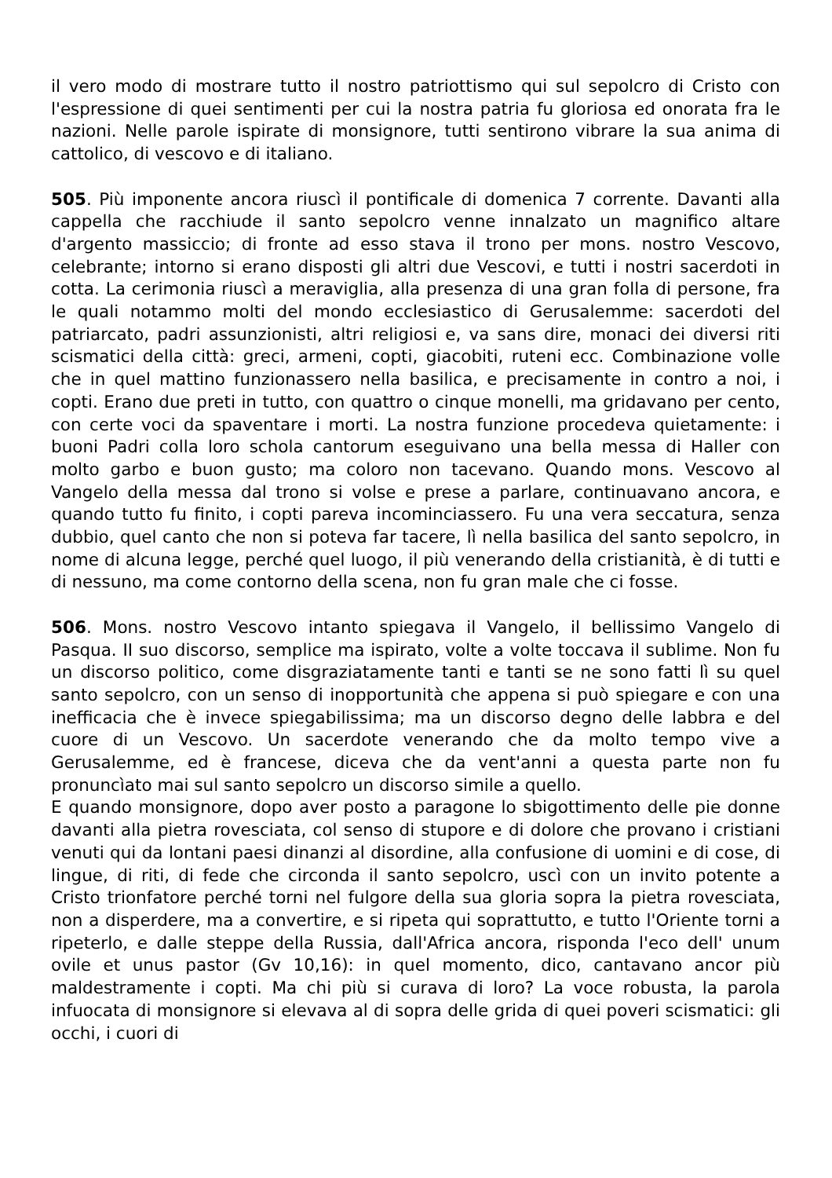il vero modo di mostrare tutto il nostro patriottismo qui sul sepolcro di Cristo con l'espressione di quei sentimenti per cui la nostra patria fu gloriosa ed onorata fra le nazioni. Nelle parole ispirate di monsignore, tutti sentirono vibrare la sua anima di cattolico, di vescovo e di italiano.
505. Più imponente ancora riuscì il pontificale di domenica 7 corrente. Davanti alla cappella che racchiude il santo sepolcro venne innalzato un magnifico altare d'argento massiccio; di fronte ad esso stava il trono per mons. nostro Vescovo, celebrante; intorno si erano disposti gli altri due Vescovi, e tutti i nostri sacerdoti in cotta. La cerimonia riuscì a meraviglia, alla presenza di una gran folla di persone, fra le quali notammo molti del mondo ecclesiastico di Gerusalemme: sacerdoti del patriarcato, padri assunzionisti, altri religiosi e, va sans dire, monaci dei diversi riti scismatici della città: greci, armeni, copti, giacobiti, ruteni ecc. Combinazione volle che in quel mattino funzionassero nella basilica, e precisamente in contro a noi, i copti. Erano due preti in tutto, con quattro o cinque monelli, ma gridavano per cento, con certe voci da spaventare i morti. La nostra funzione procedeva quietamente: i buoni Padri colla loro schola cantorum eseguivano una bella messa di Haller con molto garbo e buon gusto; ma coloro non tacevano. Quando mons. Vescovo al Vangelo della messa dal trono si volse e prese a parlare, continuavano ancora, e quando tutto fu finito, i copti pareva incominciassero. Fu una vera seccatura, senza dubbio, quel canto che non si poteva far tacere, lì nella basilica del santo sepolcro, in nome di alcuna legge, perché quel luogo, il più venerando della cristianità, è di tutti e di nessuno, ma come contorno della scena, non fu gran male che ci fosse.
506. Mons. nostro Vescovo intanto spiegava il Vangelo, il bellissimo Vangelo di Pasqua. II suo discorso, semplice ma ispirato, volte a volte toccava il sublime. Non fu un discorso politico, come disgraziatamente tanti e tanti se ne sono fatti lì su quel santo sepolcro, con un senso di inopportunità che appena si può spiegare e con una inefficacia che è invece spiegabilissima; ma un discorso degno delle labbra e del cuore di un Vescovo. Un sacerdote venerando che da molto tempo vive a Gerusalemme, ed è francese, diceva che da vent'anni a questa parte non fu pronuncìato mai sul santo sepolcro un discorso simile a quello.
E quando monsignore, dopo aver posto a paragone lo sbigottimento delle pie donne davanti alla pietra rovesciata, col senso di stupore e di dolore che provano i cristiani venuti qui da lontani paesi dinanzi al disordine, alla confusione di uomini e di cose, di lingue, di riti, di fede che circonda il santo sepolcro, uscì con un invito potente a Cristo trionfatore perché torni nel fulgore della sua gloria sopra la pietra rovesciata, non a disperdere, ma a convertire, e si ripeta qui soprattutto, e tutto l'Oriente torni a ripeterlo, e dalle steppe della Russia, dall'Africa ancora, risponda l'eco dell' unum ovile et unus pastor (Gv 10,16): in quel momento, dico, cantavano ancor più maldestramente i copti. Ma chi più si curava di loro? La voce robusta, la parola infuocata di monsignore si elevava al di sopra delle grida di quei poveri scismatici: gli occhi, i cuori di